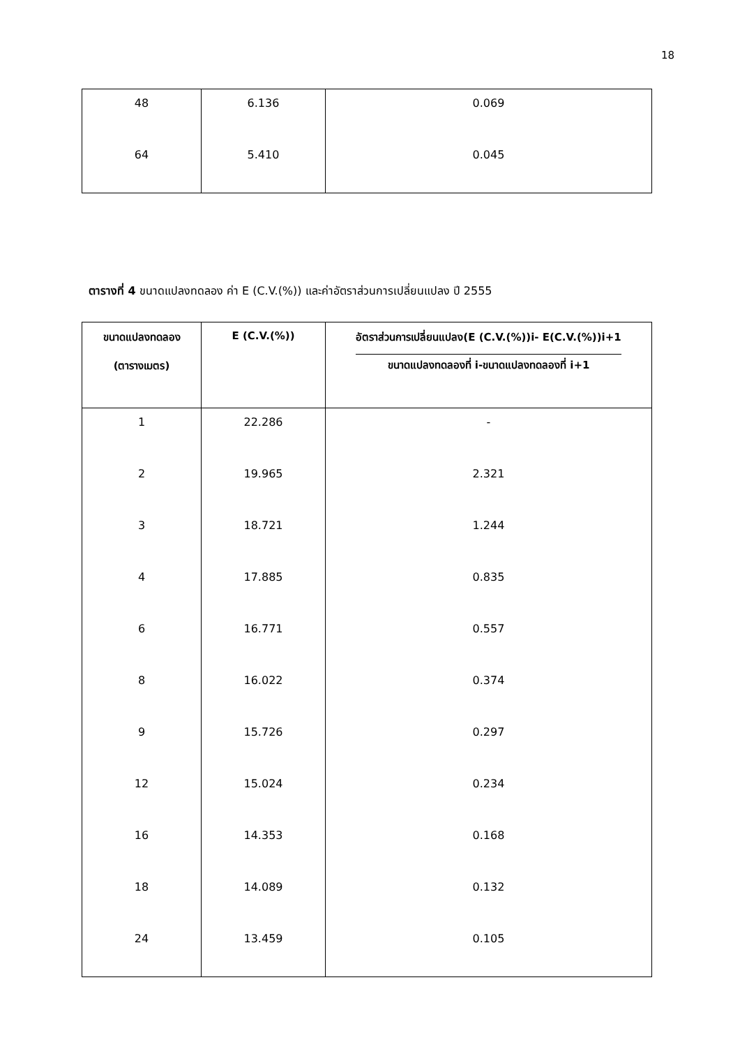18
| 48 | 6.136 | 0.069 |
| 64 | 5.410 | 0.045 |
ตารางที่ 4 ขนาดแปลงทดลอง ค่า E (C.V.(%)) และค่าอัตราส่วนการเปลี่ยนแปลง ปี 2555
| ขนาดแปลงทดลอง (ตารางเมตร) | E (C.V.(%)) | อัตราส่วนการเปลี่ยนแปลง(E (C.V.(%))i- E(C.V.(%))i+1 ขนาดแปลงทดลองที่ i-ขนาดแปลงทดลองที่ i+1 |
| --- | --- | --- |
| 1 | 22.286 | - |
| 2 | 19.965 | 2.321 |
| 3 | 18.721 | 1.244 |
| 4 | 17.885 | 0.835 |
| 6 | 16.771 | 0.557 |
| 8 | 16.022 | 0.374 |
| 9 | 15.726 | 0.297 |
| 12 | 15.024 | 0.234 |
| 16 | 14.353 | 0.168 |
| 18 | 14.089 | 0.132 |
| 24 | 13.459 | 0.105 |